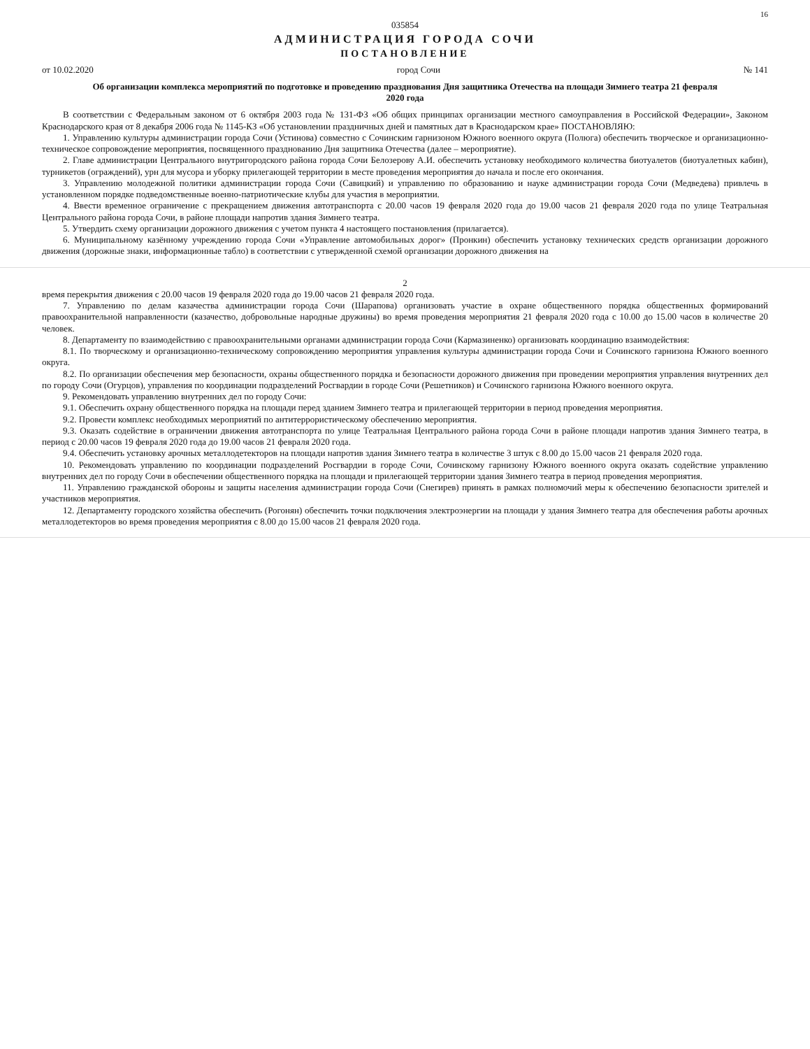16
035854
АДМИНИСТРАЦИЯ ГОРОДА СОЧИ
ПОСТАНОВЛЕНИЕ
от 10.02.2020 город Сочи № 141
Об организации комплекса мероприятий по подготовке и проведению празднования Дня защитника Отечества на площади Зимнего театра 21 февраля 2020 года
В соответствии с Федеральным законом от 6 октября 2003 года № 131-ФЗ «Об общих принципах организации местного самоуправления в Российской Федерации», Законом Краснодарского края от 8 декабря 2006 года № 1145-КЗ «Об установлении праздничных дней и памятных дат в Краснодарском крае» ПОСТАНОВЛЯЮ:
1. Управлению культуры администрации города Сочи (Устинова) совместно с Сочинским гарнизоном Южного военного округа (Полюга) обеспечить творческое и организационно-техническое сопровождение мероприятия, посвященного празднованию Дня защитника Отечества (далее – мероприятие).
2. Главе администрации Центрального внутригородского района города Сочи Белозерову А.И. обеспечить установку необходимого количества биотуалетов (биотуалетных кабин), турникетов (ограждений), урн для мусора и уборку прилегающей территории в месте проведения мероприятия до начала и после его окончания.
3. Управлению молодежной политики администрации города Сочи (Савицкий) и управлению по образованию и науке администрации города Сочи (Медведева) привлечь в установленном порядке подведомственные военно-патриотические клубы для участия в мероприятии.
4. Ввести временное ограничение с прекращением движения автотранспорта с 20.00 часов 19 февраля 2020 года до 19.00 часов 21 февраля 2020 года по улице Театральная Центрального района города Сочи, в районе площади напротив здания Зимнего театра.
5. Утвердить схему организации дорожного движения с учетом пункта 4 настоящего постановления (прилагается).
6. Муниципальному казённому учреждению города Сочи «Управление автомобильных дорог» (Пронкин) обеспечить установку технических средств организации дорожного движения (дорожные знаки, информационные табло) в соответствии с утвержденной схемой организации дорожного движения на
2
время перекрытия движения с 20.00 часов 19 февраля 2020 года до 19.00 часов 21 февраля 2020 года.
7. Управлению по делам казачества администрации города Сочи (Шарапова) организовать участие в охране общественного порядка общественных формирований правоохранительной направленности (казачество, добровольные народные дружины) во время проведения мероприятия 21 февраля 2020 года с 10.00 до 15.00 часов в количестве 20 человек.
8. Департаменту по взаимодействию с правоохранительными органами администрации города Сочи (Кармазиненко) организовать координацию взаимодействия:
8.1. По творческому и организационно-техническому сопровождению мероприятия управления культуры администрации города Сочи и Сочинского гарнизона Южного военного округа.
8.2. По организации обеспечения мер безопасности, охраны общественного порядка и безопасности дорожного движения при проведении мероприятия управления внутренних дел по городу Сочи (Огурцов), управления по координации подразделений Росгвардии в городе Сочи (Решетников) и Сочинского гарнизона Южного военного округа.
9. Рекомендовать управлению внутренних дел по городу Сочи:
9.1. Обеспечить охрану общественного порядка на площади перед зданием Зимнего театра и прилегающей территории в период проведения мероприятия.
9.2. Провести комплекс необходимых мероприятий по антитеррористическому обеспечению мероприятия.
9.3. Оказать содействие в ограничении движения автотранспорта по улице Театральная Центрального района города Сочи в районе площади напротив здания Зимнего театра, в период с 20.00 часов 19 февраля 2020 года до 19.00 часов 21 февраля 2020 года.
9.4. Обеспечить установку арочных металлодетекторов на площади напротив здания Зимнего театра в количестве 3 штук с 8.00 до 15.00 часов 21 февраля 2020 года.
10. Рекомендовать управлению по координации подразделений Росгвардии в городе Сочи, Сочинскому гарнизону Южного военного округа оказать содействие управлению внутренних дел по городу Сочи в обеспечении общественного порядка на площади и прилегающей территории здания Зимнего театра в период проведения мероприятия.
11. Управлению гражданской обороны и защиты населения администрации города Сочи (Снегирев) принять в рамках полномочий меры к обеспечению безопасности зрителей и участников мероприятия.
12. Департаменту городского хозяйства обеспечить (Рогонян) обеспечить точки подключения электроэнергии на площади у здания Зимнего театра для обеспечения работы арочных металлодетекторов во время проведения мероприятия с 8.00 до 15.00 часов 21 февраля 2020 года.